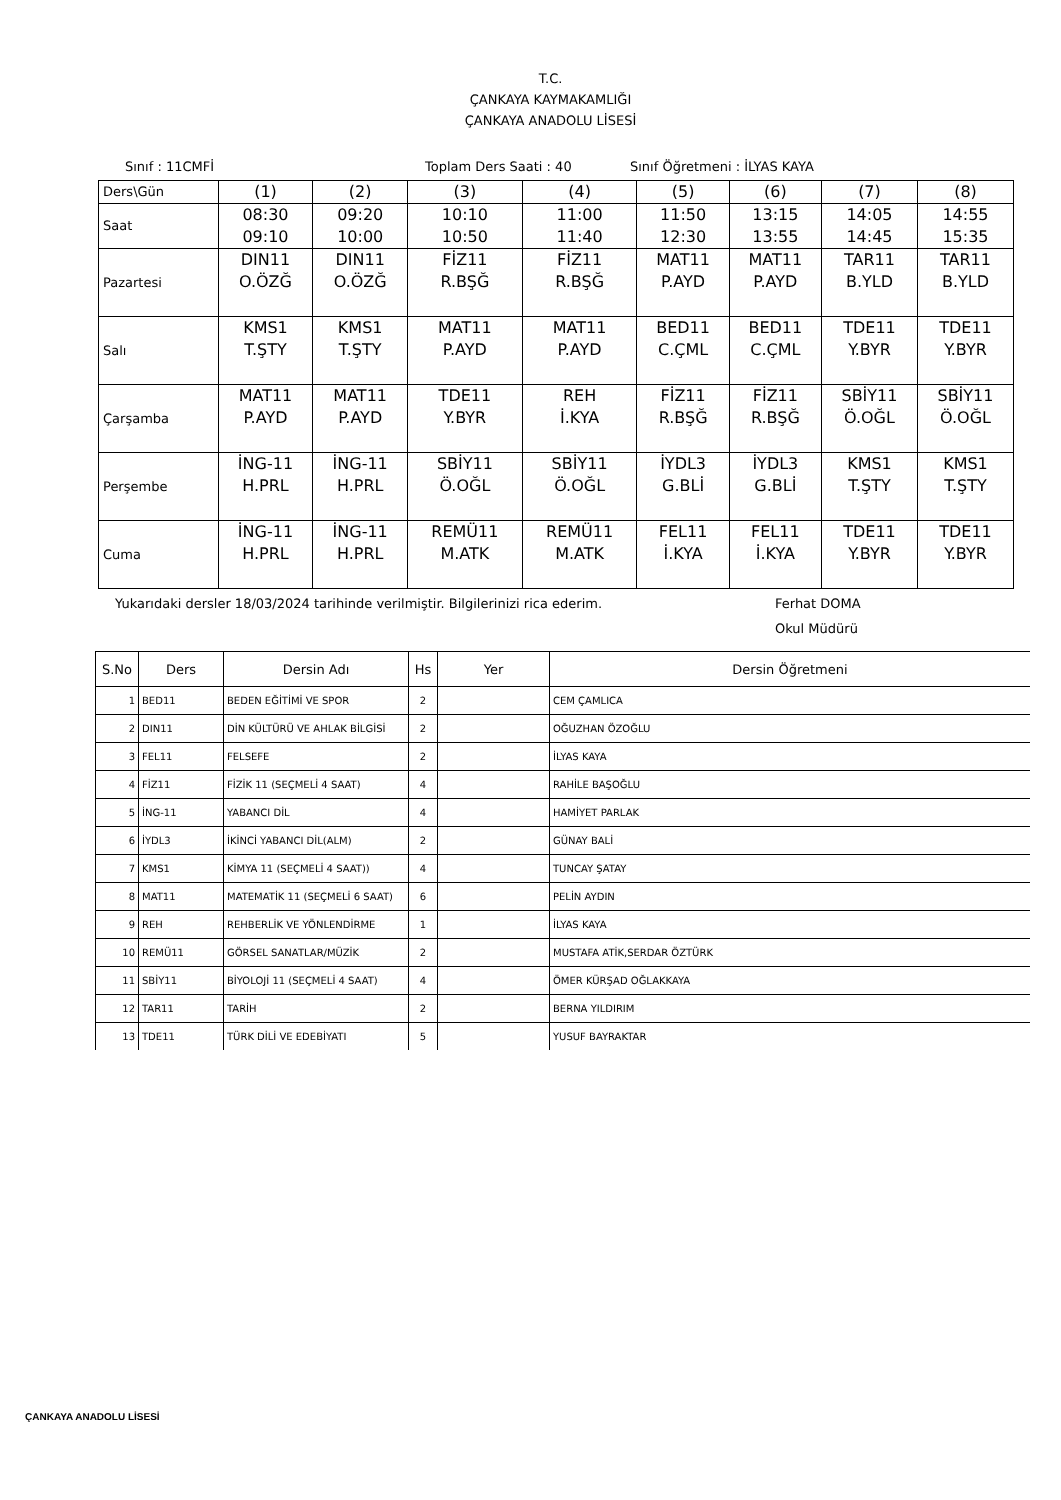T.C.
ÇANKAYA KAYMAKAMLIĞI
ÇANKAYA ANADOLU LİSESİ
Sınıf : 11CMFİ Toplam Ders Saati : 40 Sınıf Öğretmeni : İLYAS KAYA
| Ders\Gün | (1) | (2) | (3) | (4) | (5) | (6) | (7) | (8) |
| Saat | 08:30 09:10 | 09:20 10:00 | 10:10 10:50 | 11:00 11:40 | 11:50 12:30 | 13:15 13:55 | 14:05 14:45 | 14:55 15:35 |
| Pazartesi | DIN11 O.ÖZĞ | DIN11 O.ÖZĞ | FİZ11 R.BŞĞ | FİZ11 R.BŞĞ | MAT11 P.AYD | MAT11 P.AYD | TAR11 B.YLD | TAR11 B.YLD |
| Salı | KMS1 T.ŞTY | KMS1 T.ŞTY | MAT11 P.AYD | MAT11 P.AYD | BED11 C.ÇML | BED11 C.ÇML | TDE11 Y.BYR | TDE11 Y.BYR |
| Çarşamba | MAT11 P.AYD | MAT11 P.AYD | TDE11 Y.BYR | REH İ.KYA | FİZ11 R.BŞĞ | FİZ11 R.BŞĞ | SBİY11 Ö.OĞL | SBİY11 Ö.OĞL |
| Perşembe | İNG-11 H.PRL | İNG-11 H.PRL | SBİY11 Ö.OĞL | SBİY11 Ö.OĞL | İYDL3 G.BLİ | İYDL3 G.BLİ | KMS1 T.ŞTY | KMS1 T.ŞTY |
| Cuma | İNG-11 H.PRL | İNG-11 H.PRL | REMÜ11 M.ATK | REMÜ11 M.ATK | FEL11 İ.KYA | FEL11 İ.KYA | TDE11 Y.BYR | TDE11 Y.BYR |
Yukarıdaki dersler 18/03/2024 tarihinde verilmiştir. Bilgilerinizi rica ederim. Ferhat DOMA
Okul Müdürü
| S.No | Ders | Dersin Adı | Hs | Yer | Dersin Öğretmeni |
| --- | --- | --- | --- | --- | --- |
| 1 | BED11 | BEDEN EĞİTİMİ VE SPOR | 2 | | CEM ÇAMLICA |
| 2 | DIN11 | DİN KÜLTÜRÜ VE AHLAK BİLGİSİ | 2 | | OĞUZHAN ÖZOĞLU |
| 3 | FEL11 | FELSEFE | 2 | | İLYAS KAYA |
| 4 | FİZ11 | FİZİK 11 (SEÇMELİ 4 SAAT) | 4 | | RAHİLE BAŞOĞLU |
| 5 | İNG-11 | YABANCI DİL | 4 | | HAMİYET PARLAK |
| 6 | İYDL3 | İKİNCİ YABANCI DİL(ALM) | 2 | | GÜNAY BALİ |
| 7 | KMS1 | KİMYA 11 (SEÇMELİ 4 SAAT)) | 4 | | TUNCAY ŞATAY |
| 8 | MAT11 | MATEMATİK 11 (SEÇMELİ 6 SAAT) | 6 | | PELİN AYDIN |
| 9 | REH | REHBERLİK VE YÖNLENDİRME | 1 | | İLYAS KAYA |
| 10 | REMÜ11 | GÖRSEL SANATLAR/MÜZİK | 2 | | MUSTAFA ATİK,SERDAR ÖZTÜRK |
| 11 | SBİY11 | BİYOLOJİ 11 (SEÇMELİ 4 SAAT) | 4 | | ÖMER KÜRŞAD OĞLAKKAYA |
| 12 | TAR11 | TARİH | 2 | | BERNA YILDIRIM |
| 13 | TDE11 | TÜRK DİLİ VE EDEBİYATI | 5 | | YUSUF BAYRAKTAR |
ÇANKAYA ANADOLU LİSESİ